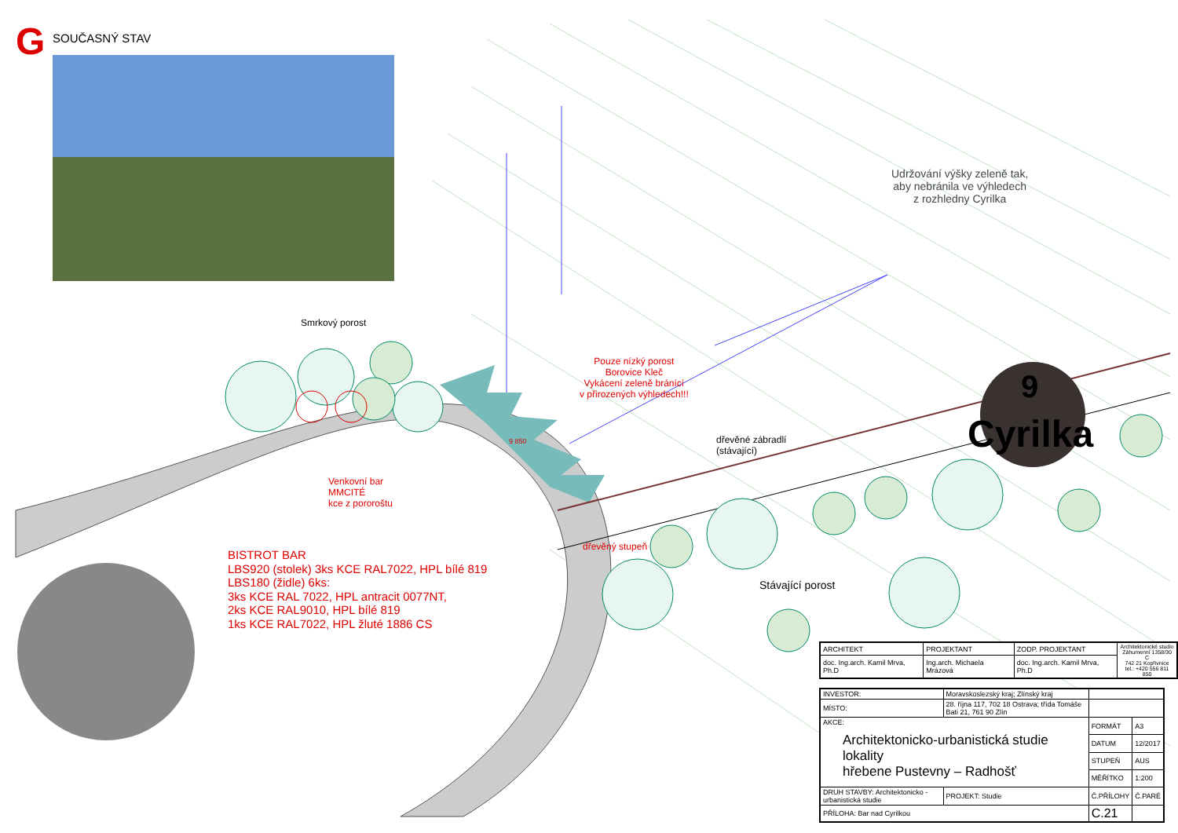G SOUČASNÝ STAV
Udržování výšky zeleně tak,
aby nebránila ve výhledech
z rozhledny Cyrilka
Smrkový porost
Pouze nízký porost
Borovice Kleč
Vykácení zeleně bránící
v přirozených výhledech!!!
9
Cyrilka
dřevěné zábradlí
(stávající)
Venkovní bar
MMCITÉ
kce z pororoštu
9 850
dřevěný stupeň
Stávající porost
BISTROT BAR
LBS920 (stolek) 3ks KCE RAL7022, HPL bílé 819
LBS180 (židle) 6ks:
3ks KCE RAL 7022, HPL antracit 0077NT,
2ks KCE RAL9010, HPL bílé 819
1ks KCE RAL7022, HPL žluté 1886 CS
| ARCHITEKT | PROJEKTANT | ZODP. PROJEKTANT | Architektonické studio Záhumenní 1358/30 C 742 21 Kopřivnice tel.: +420 556 811 850 |
| doc. Ing.arch. Kamil Mrva, Ph.D | Ing.arch. Michaela Mrázová | doc. Ing.arch. Kamil Mrva, Ph.D | |
| INVESTOR: | Moravskoslezský kraj; Zlínský kraj | | | |
| MÍSTO: | 28. října 117, 702 18 Ostrava; třída Tomáše Bati 21, 761 90 Zlín | | | |
| AKCE: Architektonicko-urbanistická studie lokality hřebene Pustevny – Radhošť | | | FORMÁT | A3 |
| | | | DATUM | 12/2017 |
| | | | STUPEŇ | AUS |
| | | | MĚŘÍTKO | 1:200 |
| DRUH STAVBY: Architektonicko - urbanistická studie | | PROJEKT: Studie | Č.PŘÍLOHY | Č.PARÉ |
| PŘÍLOHA: Bar nad Cyrilkou | | | C.21 | |